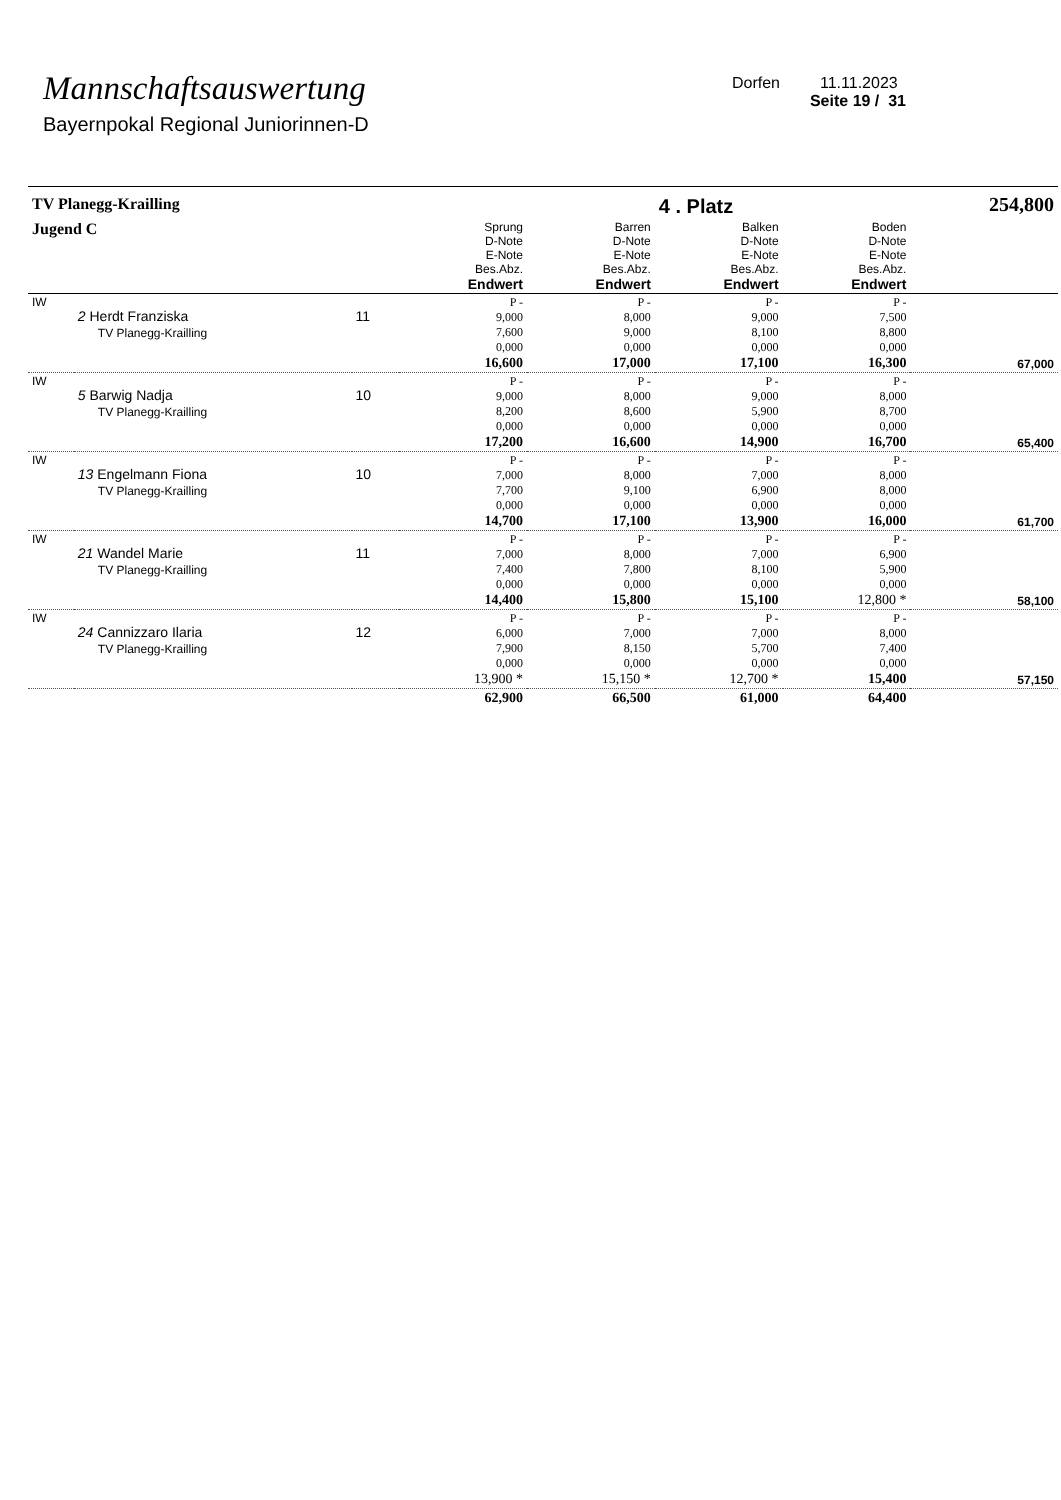Mannschaftsauswertung
Bayernpokal Regional Juniorinnen-D
Dorfen 11.11.2023
Seite 19 / 31
| TV Planegg-Krailling | | | | | 4 . Platz | | 254,800 |
| Jugend C | | | Sprung D-Note E-Note Bes.Abz. Endwert | Barren D-Note E-Note Bes.Abz. Endwert | Balken D-Note E-Note Bes.Abz. Endwert | Boden D-Note E-Note Bes.Abz. Endwert | |
| IW | 2 Herdt Franziska TV Planegg-Krailling | 11 | P - 9,000 7,600 0,000 16,600 | P - 8,000 9,000 0,000 17,000 | P - 9,000 8,100 0,000 17,100 | P - 7,500 8,800 0,000 16,300 | 67,000 |
| IW | 5 Barwig Nadja TV Planegg-Krailling | 10 | P - 9,000 8,200 0,000 17,200 | P - 8,000 8,600 0,000 16,600 | P - 9,000 5,900 0,000 14,900 | P - 8,000 8,700 0,000 16,700 | 65,400 |
| IW | 13 Engelmann Fiona TV Planegg-Krailling | 10 | P - 7,000 7,700 0,000 14,700 | P - 8,000 9,100 0,000 17,100 | P - 7,000 6,900 0,000 13,900 | P - 8,000 8,000 0,000 16,000 | 61,700 |
| IW | 21 Wandel Marie TV Planegg-Krailling | 11 | P - 7,000 7,400 0,000 14,400 | P - 8,000 7,800 0,000 15,800 | P - 7,000 8,100 0,000 15,100 | P - 6,900 5,900 0,000 12,800 * | 58,100 |
| IW | 24 Cannizzaro Ilaria TV Planegg-Krailling | 12 | P - 6,000 7,900 0,000 13,900 * | P - 7,000 8,150 0,000 15,150 * | P - 7,000 5,700 0,000 12,700 * | P - 8,000 7,400 0,000 15,400 | 57,150 |
| | | | 62,900 | 66,500 | 61,000 | 64,400 | |